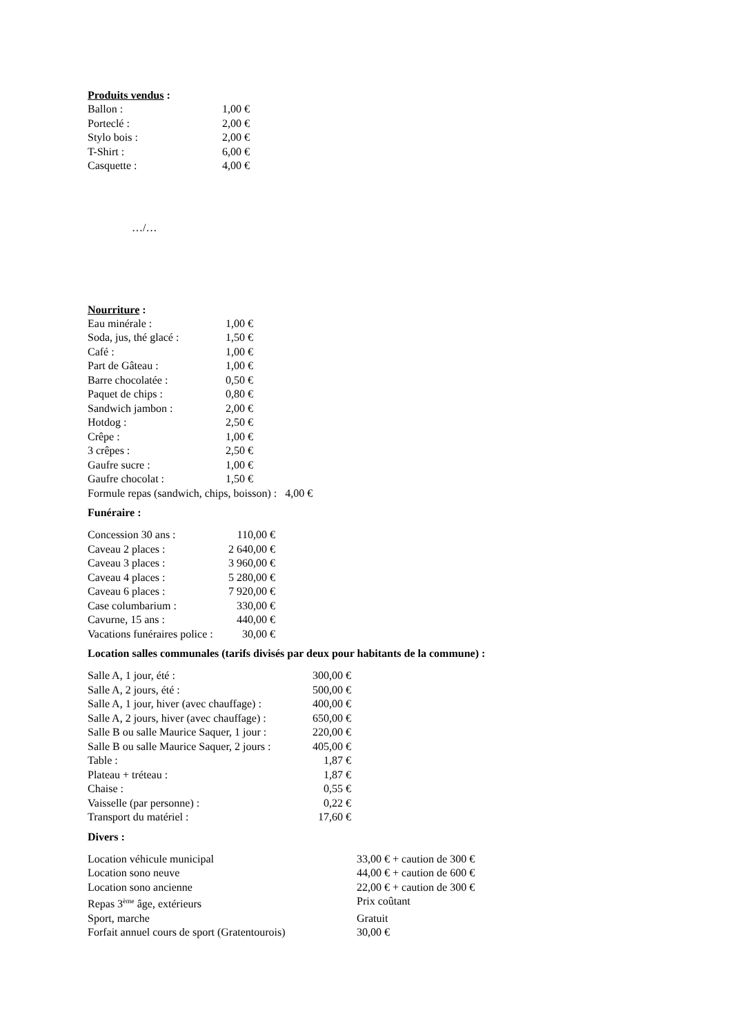Produits vendus :
| Ballon : | 1,00 € |
| Porteclé : | 2,00 € |
| Stylo bois : | 2,00 € |
| T-Shirt : | 6,00 € |
| Casquette : | 4,00 € |
…/…
Nourriture :
| Eau minérale : | 1,00 € |
| Soda, jus, thé glacé : | 1,50 € |
| Café : | 1,00 € |
| Part de Gâteau : | 1,00 € |
| Barre chocolatée : | 0,50 € |
| Paquet de chips : | 0,80 € |
| Sandwich jambon : | 2,00 € |
| Hotdog : | 2,50 € |
| Crêpe : | 1,00 € |
| 3 crêpes : | 2,50 € |
| Gaufre sucre : | 1,00 € |
| Gaufre chocolat : | 1,50 € |
Formule repas (sandwich, chips, boisson) : 4,00 €
Funéraire :
| Concession 30 ans : | 110,00 € |
| Caveau 2 places : | 2 640,00 € |
| Caveau 3 places : | 3 960,00 € |
| Caveau 4 places : | 5 280,00 € |
| Caveau 6 places : | 7 920,00 € |
| Case columbarium : | 330,00 € |
| Cavurne, 15 ans : | 440,00 € |
| Vacations funéraires police : | 30,00 € |
Location salles communales (tarifs divisés par deux pour habitants de la commune) :
| Salle A, 1 jour, été : | 300,00 € |
| Salle A, 2 jours, été : | 500,00 € |
| Salle A, 1 jour, hiver (avec chauffage) : | 400,00 € |
| Salle A, 2 jours, hiver (avec chauffage) : | 650,00 € |
| Salle B ou salle Maurice Saquer, 1 jour : | 220,00 € |
| Salle B ou salle Maurice Saquer, 2 jours : | 405,00 € |
| Table : | 1,87 € |
| Plateau + tréteau : | 1,87 € |
| Chaise : | 0,55 € |
| Vaisselle (par personne) : | 0,22 € |
| Transport du matériel : | 17,60 € |
Divers :
| Location véhicule municipal | 33,00 € + caution de 300 € |
| Location sono neuve | 44,00 € + caution de 600 € |
| Location sono ancienne | 22,00 € + caution de 300 € |
| Repas 3<sup>ème</sup> âge, extérieurs | Prix coûtant |
| Sport, marche | Gratuit |
| Forfait annuel cours de sport (Gratentourois) | 30,00 € |